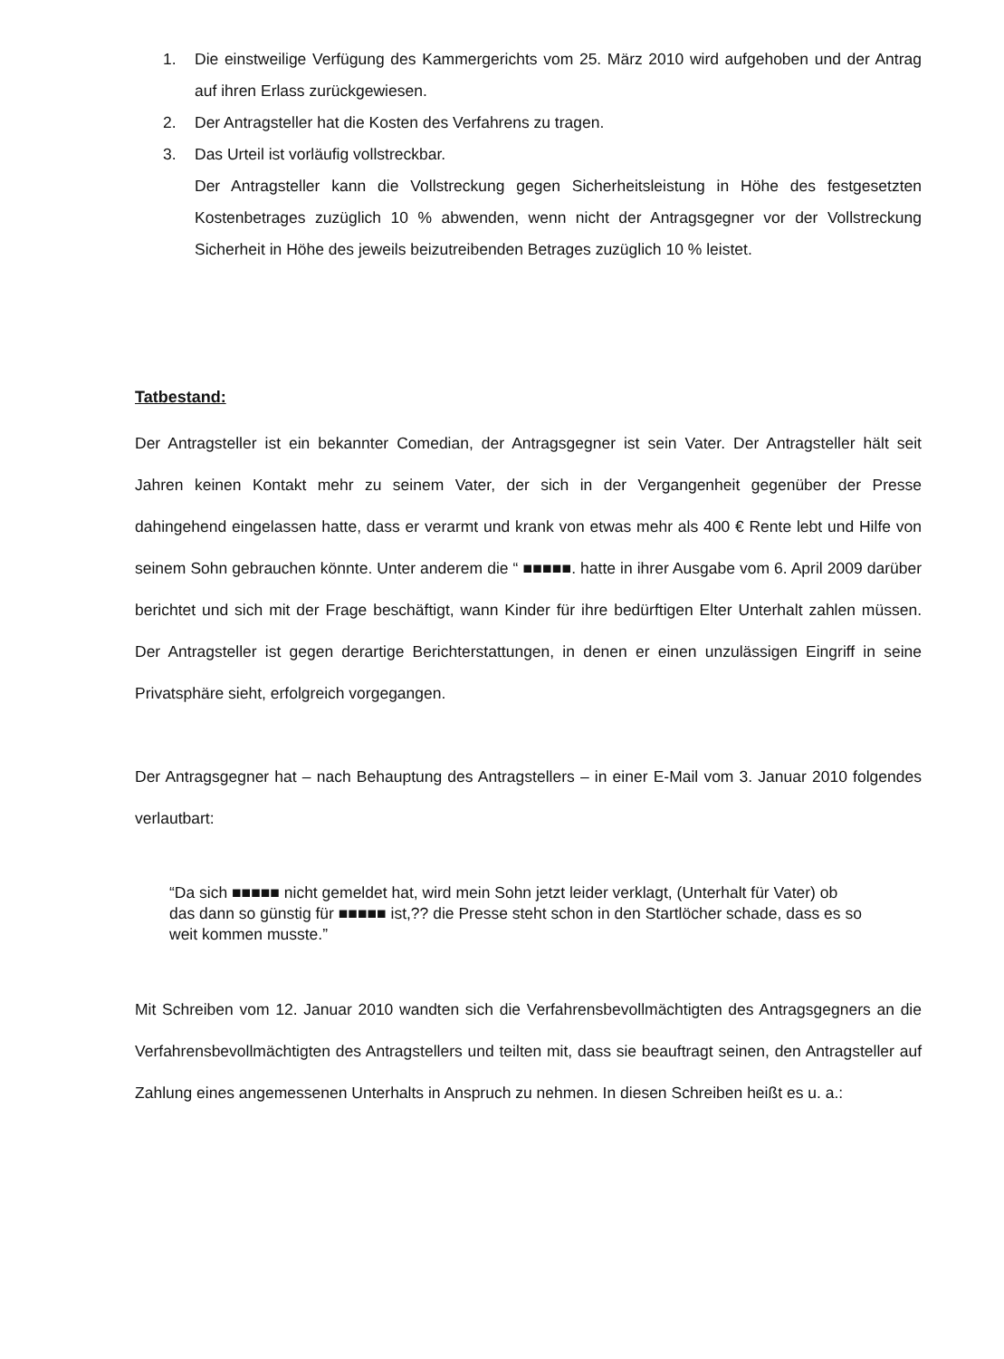1. Die einstweilige Verfügung des Kammergerichts vom 25. März 2010 wird aufgehoben und der Antrag auf ihren Erlass zurückgewiesen.
2. Der Antragsteller hat die Kosten des Verfahrens zu tragen.
3. Das Urteil ist vorläufig vollstreckbar.
Der Antragsteller kann die Vollstreckung gegen Sicherheitsleistung in Höhe des festgesetzten Kostenbetrages zuzüglich 10 % abwenden, wenn nicht der Antragsgegner vor der Vollstreckung Sicherheit in Höhe des jeweils beizutreibenden Betrages zuzüglich 10 % leistet.
Tatbestand:
Der Antragsteller ist ein bekannter Comedian, der Antragsgegner ist sein Vater. Der Antragsteller hält seit Jahren keinen Kontakt mehr zu seinem Vater, der sich in der Vergangenheit gegenüber der Presse dahingehend eingelassen hatte, dass er verarmt und krank von etwas mehr als 400 € Rente lebt und Hilfe von seinem Sohn gebrauchen könnte. Unter anderem die “ ■■■■■. hatte in ihrer Ausgabe vom 6. April 2009 darüber berichtet und sich mit der Frage beschäftigt, wann Kinder für ihre bedürftigen Elter Unterhalt zahlen müssen. Der Antragsteller ist gegen derartige Berichterstattungen, in denen er einen unzulässigen Eingriff in seine Privatsphäre sieht, erfolgreich vorgegangen.
Der Antragsgegner hat – nach Behauptung des Antragstellers – in einer E-Mail vom 3. Januar 2010 folgendes verlautbart:
“Da sich ■■■■■ nicht gemeldet hat, wird mein Sohn jetzt leider verklagt, (Unterhalt für Vater) ob das dann so günstig für ■■■■■ ist,?? die Presse steht schon in den Startlöcher schade, dass es so weit kommen musste.”
Mit Schreiben vom 12. Januar 2010 wandten sich die Verfahrensbevollmächtigten des Antragsgegners an die Verfahrensbevollmächtigten des Antragstellers und teilten mit, dass sie beauftragt seinen, den Antragsteller auf Zahlung eines angemessenen Unterhalts in Anspruch zu nehmen. In diesen Schreiben heißt es u. a.: